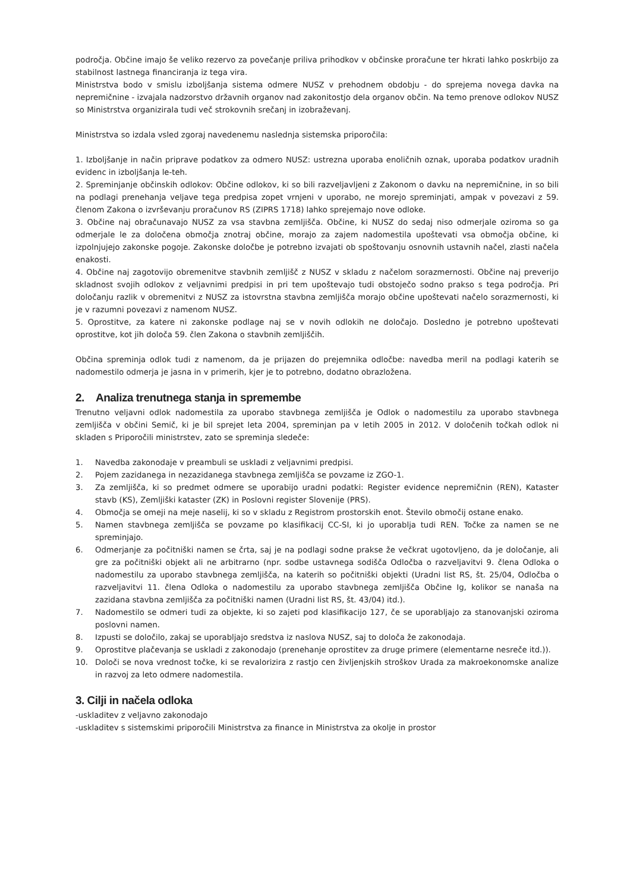področja. Občine imajo še veliko rezervo za povečanje priliva prihodkov v občinske proračune ter hkrati lahko poskrbijo za stabilnost lastnega financiranja iz tega vira.
Ministrstva bodo v smislu izboljšanja sistema odmere NUSZ v prehodnem obdobju - do sprejema novega davka na nepremičnine - izvajala nadzorstvo državnih organov nad zakonitostjo dela organov občin. Na temo prenove odlokov NUSZ so Ministrstva organizirala tudi več strokovnih srečanj in izobraževanj.
Ministrstva so izdala vsled zgoraj navedenemu naslednja sistemska priporočila:
1. Izboljšanje in način priprave podatkov za odmero NUSZ: ustrezna uporaba enoličnih oznak, uporaba podatkov uradnih evidenc in izboljšanja le-teh.
2. Spreminjanje občinskih odlokov: Občine odlokov, ki so bili razveljavljeni z Zakonom o davku na nepremičnine, in so bili na podlagi prenehanja veljave tega predpisa zopet vrnjeni v uporabo, ne morejo spreminjati, ampak v povezavi z 59. členom Zakona o izvrševanju proračunov RS (ZIPRS 1718) lahko sprejemajo nove odloke.
3. Občine naj obračunavajo NUSZ za vsa stavbna zemljišča. Občine, ki NUSZ do sedaj niso odmerjale oziroma so ga odmerjale le za določena območja znotraj občine, morajo za zajem nadomestila upoštevati vsa območja občine, ki izpolnjujejo zakonske pogoje. Zakonske določbe je potrebno izvajati ob spoštovanju osnovnih ustavnih načel, zlasti načela enakosti.
4. Občine naj zagotovijo obremenitve stavbnih zemljišč z NUSZ v skladu z načelom sorazmernosti. Občine naj preverijo skladnost svojih odlokov z veljavnimi predpisi in pri tem upoštevajo tudi obstoječo sodno prakso s tega področja. Pri določanju razlik v obremenitvi z NUSZ za istovrstna stavbna zemljišča morajo občine upoštevati načelo sorazmernosti, ki je v razumni povezavi z namenom NUSZ.
5. Oprostitve, za katere ni zakonske podlage naj se v novih odlokih ne določajo. Dosledno je potrebno upoštevati oprostitve, kot jih določa 59. člen Zakona o stavbnih zemljiščih.
Občina spreminja odlok tudi z namenom, da je prijazen do prejemnika odločbe: navedba meril na podlagi katerih se nadomestilo odmerja je jasna in v primerih, kjer je to potrebno, dodatno obrazložena.
2. Analiza trenutnega stanja in spremembe
Trenutno veljavni odlok nadomestila za uporabo stavbnega zemljišča je Odlok o nadomestilu za uporabo stavbnega zemljišča v občini Semič, ki je bil sprejet leta 2004, spreminjan pa v letih 2005 in 2012. V določenih točkah odlok ni skladen s Priporočili ministrstev, zato se spreminja sledeče:
1. Navedba zakonodaje v preambuli se uskladi z veljavnimi predpisi.
2. Pojem zazidanega in nezazidanega stavbnega zemljišča se povzame iz ZGO-1.
3. Za zemljišča, ki so predmet odmere se uporabijo uradni podatki: Register evidence nepremičnin (REN), Kataster stavb (KS), Zemljiški kataster (ZK) in Poslovni register Slovenije (PRS).
4. Območja se omeji na meje naselij, ki so v skladu z Registrom prostorskih enot. Število območij ostane enako.
5. Namen stavbnega zemljišča se povzame po klasifikacij CC-SI, ki jo uporablja tudi REN. Točke za namen se ne spreminjajo.
6. Odmerjanje za počitniški namen se črta, saj je na podlagi sodne prakse že večkrat ugotovljeno, da je določanje, ali gre za počitniški objekt ali ne arbitrarno (npr. sodbe ustavnega sodišča Odločba o razveljavitvi 9. člena Odloka o nadomestilu za uporabo stavbnega zemljišča, na katerih so počitniški objekti (Uradni list RS, št. 25/04, Odločba o razveljavitvi 11. člena Odloka o nadomestilu za uporabo stavbnega zemljišča Občine Ig, kolikor se nanaša na zazidana stavbna zemljišča za počitniški namen (Uradni list RS, št. 43/04) itd.).
7. Nadomestilo se odmeri tudi za objekte, ki so zajeti pod klasifikacijo 127, če se uporabljajo za stanovanjski oziroma poslovni namen.
8. Izpusti se določilo, zakaj se uporabljajo sredstva iz naslova NUSZ, saj to določa že zakonodaja.
9. Oprostitve plačevanja se uskladi z zakonodajo (prenehanje oprostitev za druge primere (elementarne nesreče itd.)).
10. Določi se nova vrednost točke, ki se revalorizira z rastjo cen življenjskih stroškov Urada za makroekonomske analize in razvoj za leto odmere nadomestila.
3. Cilji in načela odloka
-uskladitev z veljavno zakonodajo
-uskladitev s sistemskimi priporočili Ministrstva za finance in Ministrstva za okolje in prostor